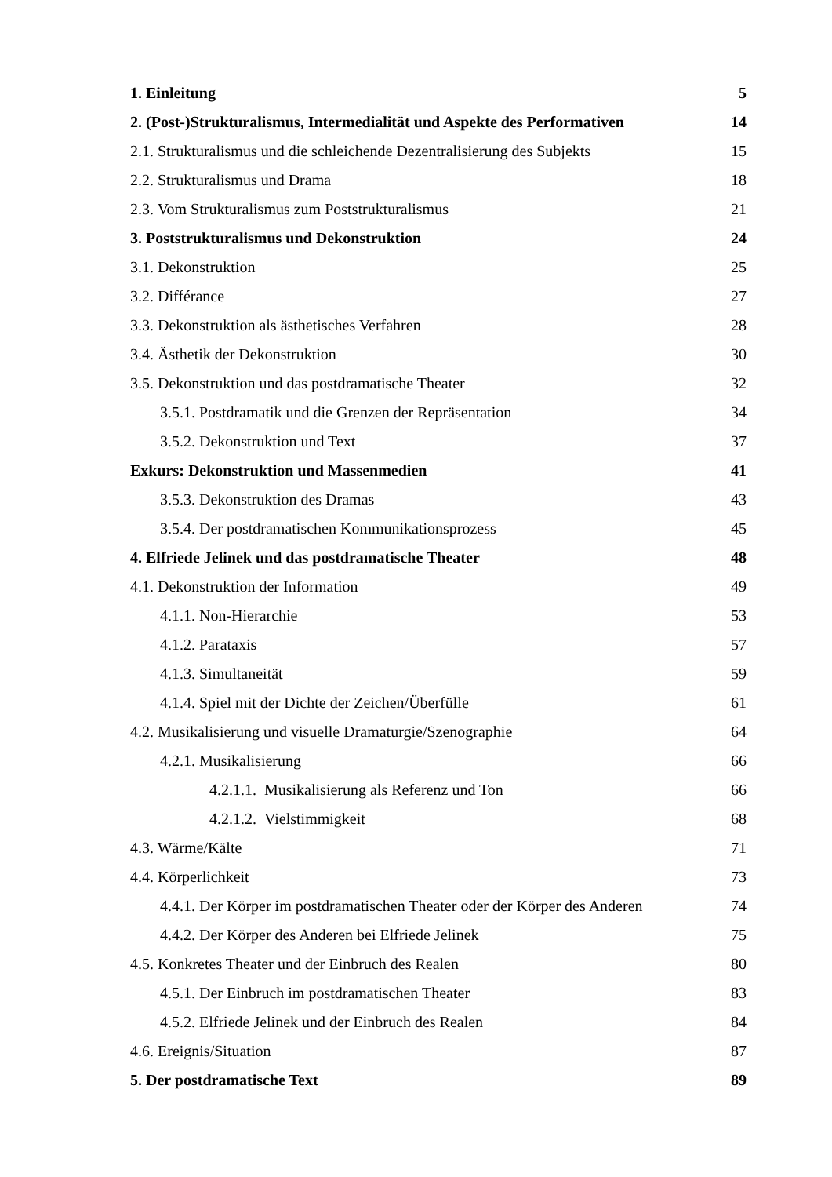1. Einleitung 5
2. (Post-)Strukturalismus, Intermedialität und Aspekte des Performativen 14
2.1. Strukturalismus und die schleichende Dezentralisierung des Subjekts 15
2.2. Strukturalismus und Drama 18
2.3. Vom Strukturalismus zum Poststrukturalismus 21
3. Poststrukturalismus und Dekonstruktion 24
3.1. Dekonstruktion 25
3.2. Différance 27
3.3. Dekonstruktion als ästhetisches Verfahren 28
3.4. Ästhetik der Dekonstruktion 30
3.5. Dekonstruktion und das postdramatische Theater 32
3.5.1. Postdramatik und die Grenzen der Repräsentation 34
3.5.2. Dekonstruktion und Text 37
Exkurs: Dekonstruktion und Massenmedien 41
3.5.3. Dekonstruktion des Dramas 43
3.5.4. Der postdramatischen Kommunikationsprozess 45
4. Elfriede Jelinek und das postdramatische Theater 48
4.1. Dekonstruktion der Information 49
4.1.1. Non-Hierarchie 53
4.1.2. Parataxis 57
4.1.3. Simultaneität 59
4.1.4. Spiel mit der Dichte der Zeichen/Überfülle 61
4.2. Musikalisierung und visuelle Dramaturgie/Szenographie 64
4.2.1. Musikalisierung 66
4.2.1.1. Musikalisierung als Referenz und Ton 66
4.2.1.2. Vielstimmigkeit 68
4.3. Wärme/Kälte 71
4.4. Körperlichkeit 73
4.4.1. Der Körper im postdramatischen Theater oder der Körper des Anderen 74
4.4.2. Der Körper des Anderen bei Elfriede Jelinek 75
4.5. Konkretes Theater und der Einbruch des Realen 80
4.5.1. Der Einbruch im postdramatischen Theater 83
4.5.2. Elfriede Jelinek und der Einbruch des Realen 84
4.6. Ereignis/Situation 87
5. Der postdramatische Text 89